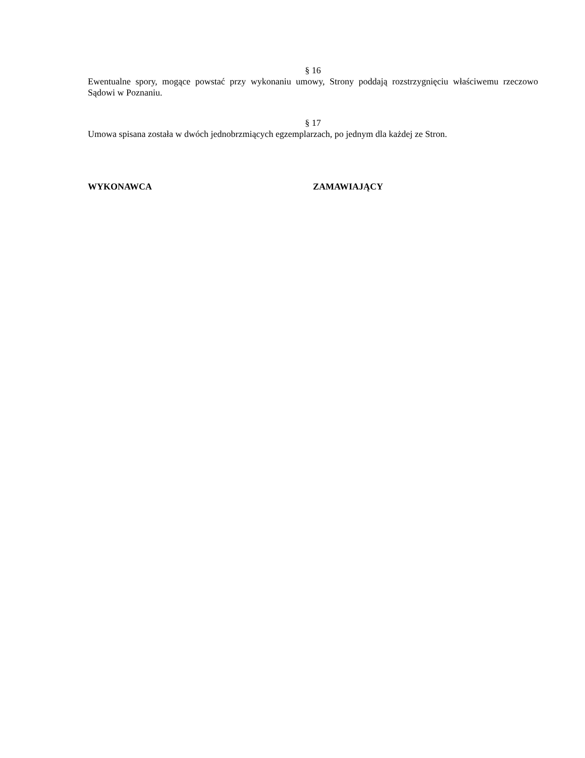§ 16
Ewentualne spory, mogące powstać przy wykonaniu umowy, Strony poddają rozstrzygnięciu właściwemu rzeczowo Sądowi w Poznaniu.
§ 17
Umowa spisana została w dwóch jednobrzmiących egzemplarzach, po jednym dla każdej ze Stron.
WYKONAWCA ZAMAWIAJĄCY